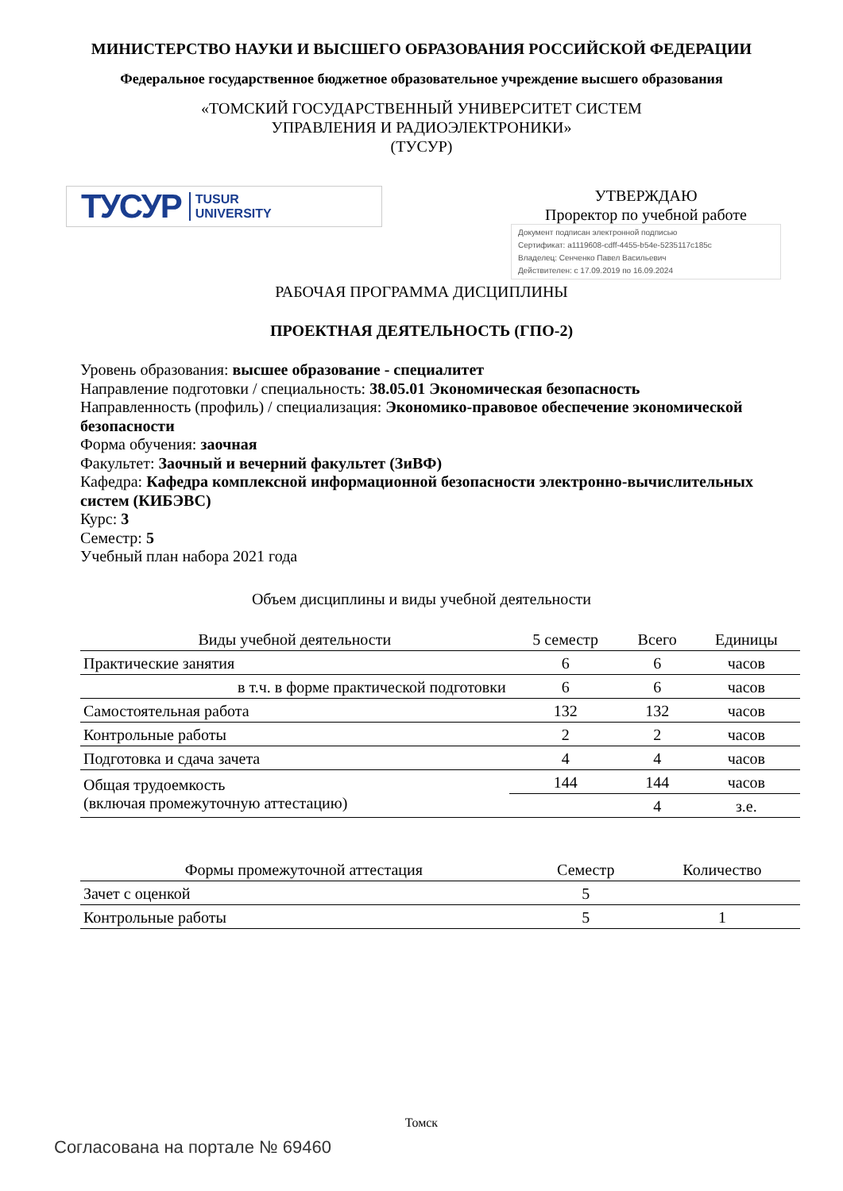МИНИСТЕРСТВО НАУКИ И ВЫСШЕГО ОБРАЗОВАНИЯ РОССИЙСКОЙ ФЕДЕРАЦИИ
Федеральное государственное бюджетное образовательное учреждение высшего образования
«ТОМСКИЙ ГОСУДАРСТВЕННЫЙ УНИВЕРСИТЕТ СИСТЕМ
УПРАВЛЕНИЯ И РАДИОЭЛЕКТРОНИКИ»
(ТУСУР)
ТУСУР TUSUR
UNIVERSITY
УТВЕРЖДАЮ
Проректор по учебной работе
Документ подписан электронной подписью
Сертификат: a1119608-cdff-4455-b54e-5235117c185c
Владелец: Сенченко Павел Васильевич
Действителен: с 17.09.2019 по 16.09.2024
РАБОЧАЯ ПРОГРАММА ДИСЦИПЛИНЫ
ПРОЕКТНАЯ ДЕЯТЕЛЬНОСТЬ (ГПО-2)
Уровень образования: высшее образование - специалитет
Направление подготовки / специальность: 38.05.01 Экономическая безопасность
Направленность (профиль) / специализация: Экономико-правовое обеспечение экономической безопасности
Форма обучения: заочная
Факультет: Заочный и вечерний факультет (ЗиВФ)
Кафедра: Кафедра комплексной информационной безопасности электронно-вычислительных систем (КИБЭВС)
Курс: 3
Семестр: 5
Учебный план набора 2021 года
Объем дисциплины и виды учебной деятельности
| Виды учебной деятельности | 5 семестр | Всего | Единицы |
| --- | --- | --- | --- |
| Практические занятия | 6 | 6 | часов |
| в т.ч. в форме практической подготовки | 6 | 6 | часов |
| Самостоятельная работа | 132 | 132 | часов |
| Контрольные работы | 2 | 2 | часов |
| Подготовка и сдача зачета | 4 | 4 | часов |
| Общая трудоемкость (включая промежуточную аттестацию) | 144 | 144 | часов |
| | | 4 | з.е. |
| Формы промежуточной аттестация | Семестр | Количество |
| --- | --- | --- |
| Зачет с оценкой | 5 | |
| Контрольные работы | 5 | 1 |
Томск
Согласована на портале № 69460